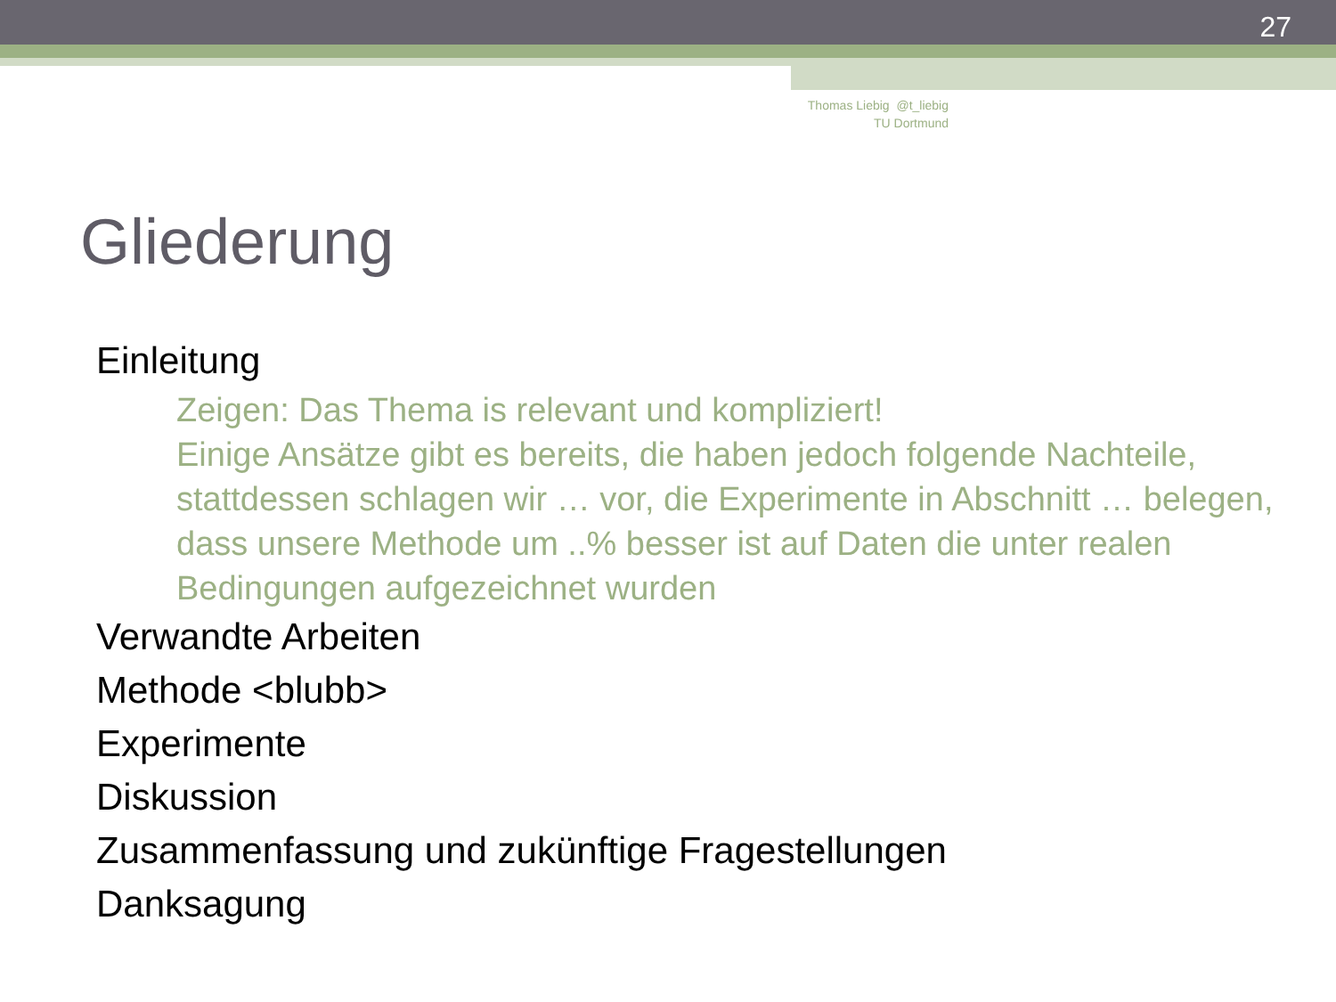27
Thomas Liebig @t_liebig
TU Dortmund
Gliederung
Einleitung
Zeigen: Das Thema is relevant und kompliziert!
Einige Ansätze gibt es bereits, die haben jedoch folgende Nachteile, stattdessen schlagen wir … vor, die Experimente in Abschnitt … belegen, dass unsere Methode um ..% besser ist auf Daten die unter realen Bedingungen aufgezeichnet wurden
Verwandte Arbeiten
Methode <blubb>
Experimente
Diskussion
Zusammenfassung und zukünftige Fragestellungen
Danksagung